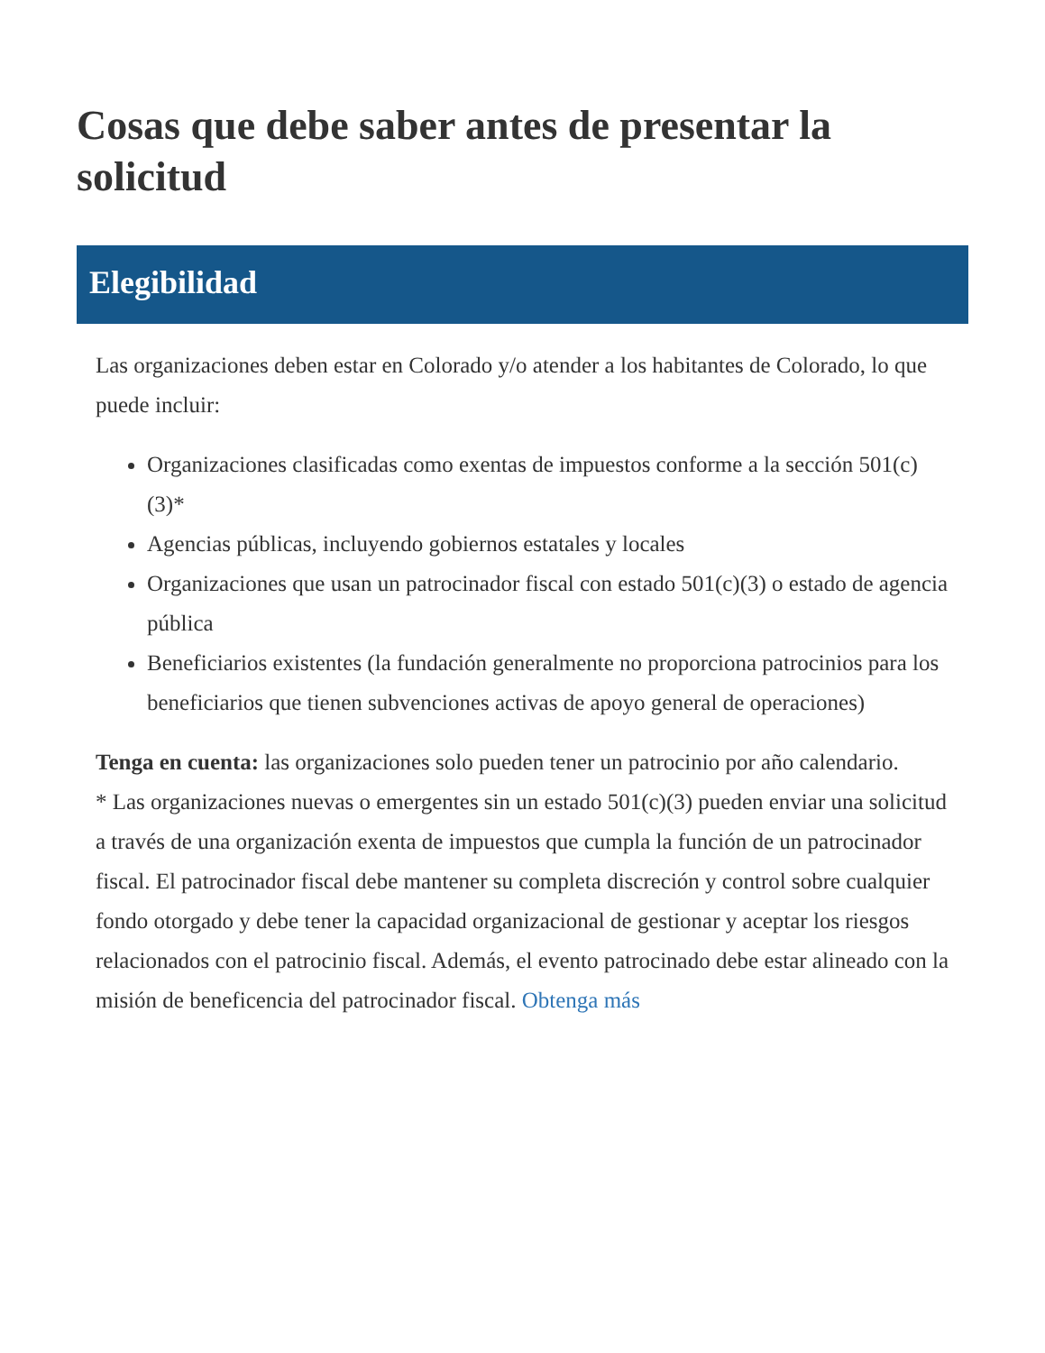Cosas que debe saber antes de presentar la solicitud
Elegibilidad
Las organizaciones deben estar en Colorado y/o atender a los habitantes de Colorado, lo que puede incluir:
Organizaciones clasificadas como exentas de impuestos conforme a la sección 501(c)(3)*
Agencias públicas, incluyendo gobiernos estatales y locales
Organizaciones que usan un patrocinador fiscal con estado 501(c)(3) o estado de agencia pública
Beneficiarios existentes (la fundación generalmente no proporciona patrocinios para los beneficiarios que tienen subvenciones activas de apoyo general de operaciones)
Tenga en cuenta: las organizaciones solo pueden tener un patrocinio por año calendario.
* Las organizaciones nuevas o emergentes sin un estado 501(c)(3) pueden enviar una solicitud a través de una organización exenta de impuestos que cumpla la función de un patrocinador fiscal. El patrocinador fiscal debe mantener su completa discreción y control sobre cualquier fondo otorgado y debe tener la capacidad organizacional de gestionar y aceptar los riesgos relacionados con el patrocinio fiscal. Además, el evento patrocinado debe estar alineado con la misión de beneficencia del patrocinador fiscal. Obtenga más